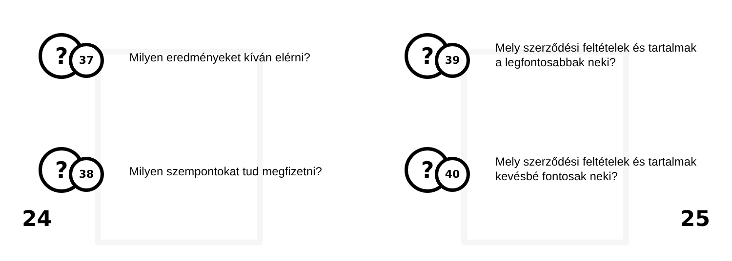? 37
Milyen eredményeket kíván elérni?
? 38
Milyen szempontokat tud megfizetni?
24
? 39
Mely szerződési feltételek és tartalmak
a legfontosabbak neki?
? 40
Mely szerződési feltételek és tartalmak
kevésbé fontosak neki?
25